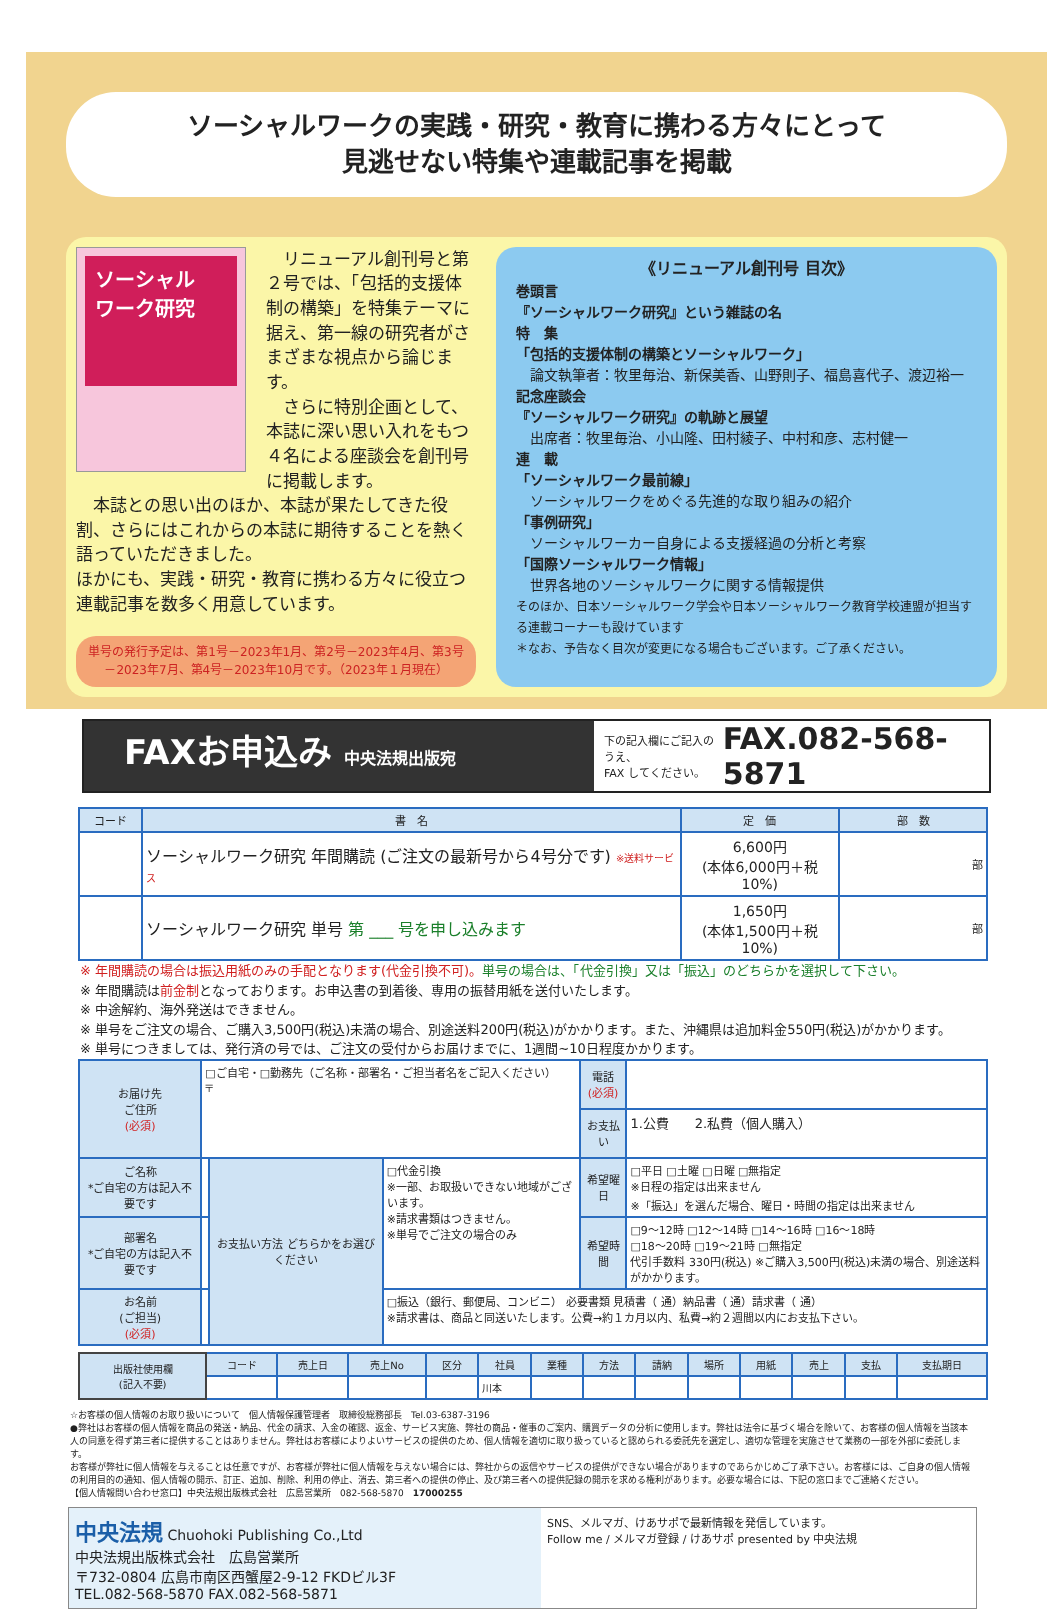ソーシャルワークの実践・研究・教育に携わる方々にとって
見逃せない特集や連載記事を掲載
ソーシャル
ワーク研究
　リニューアル創刊号と第２号では、「包括的支援体制の構築」を特集テーマに据え、第一線の研究者がさまざまな視点から論じます。
　さらに特別企画として、本誌に深い思い入れをもつ４名による座談会を創刊号に掲載します。
　本誌との思い出のほか、本誌が果たしてきた役割、さらにはこれからの本誌に期待することを熱く語っていただきました。
ほかにも、実践・研究・教育に携わる方々に役立つ連載記事を数多く用意しています。
単号の発行予定は、第1号－2023年1月、第2号－2023年4月、第3号－2023年7月、第4号－2023年10月です。（2023年１月現在）
《リニューアル創刊号 目次》
巻頭言
『ソーシャルワーク研究』という雑誌の名
特　集
「包括的支援体制の構築とソーシャルワーク」
　論文執筆者：牧里毎治、新保美香、山野則子、福島喜代子、渡辺裕一
記念座談会
『ソーシャルワーク研究』の軌跡と展望
　出席者：牧里毎治、小山隆、田村綾子、中村和彦、志村健一
連　載
「ソーシャルワーク最前線」
　ソーシャルワークをめぐる先進的な取り組みの紹介
「事例研究」
　ソーシャルワーカー自身による支援経過の分析と考察
「国際ソーシャルワーク情報」
　世界各地のソーシャルワークに関する情報提供
そのほか、日本ソーシャルワーク学会や日本ソーシャルワーク教育学校連盟が担当する連載コーナーも設けています
＊なお、予告なく目次が変更になる場合もございます。ご了承ください。
FAXお申込み 中央法規出版宛
下の記入欄にご記入のうえ、
FAX してください。 FAX.082-568-5871
| コード | 書 名 | 定 価 | 部 数 |
| --- | --- | --- | --- |
| | ソーシャルワーク研究 年間購読 (ご注文の最新号から4号分です) ※送料サービス | 6,600円 (本体6,000円＋税10%) | 部 |
| | ソーシャルワーク研究 単号 第 ___ 号を申し込みます | 1,650円 (本体1,500円＋税10%) | 部 |
※ 年間購読の場合は振込用紙のみの手配となります(代金引換不可)。単号の場合は、「代金引換」又は「振込」のどちらかを選択して下さい。
※ 年間購読は前金制となっております。お申込書の到着後、専用の振替用紙を送付いたします。
※ 中途解約、海外発送はできません。
※ 単号をご注文の場合、ご購入3,500円(税込)未満の場合、別途送料200円(税込)がかかります。また、沖縄県は追加料金550円(税込)がかかります。
※ 単号につきましては、発行済の号では、ご注文の受付からお届けまでに、1週間~10日程度かかります。
| お届け先 ご住所 (必須) | □ご自宅・□勤務先（ご名称・部署名・ご担当者名をご記入ください） 〒 | | | 電話 (必須) | |
| | | | | お支払い | 1.公費 2.私費（個人購入） |
| ご名称 *ご自宅の方は記入不要です | | お支払い方法 どちらかをお選びください | □代金引換 ※一部、お取扱いできない地域がございます。 ※請求書類はつきません。 ※単号でご注文の場合のみ | 希望曜日 | □平日 □土曜 □日曜 □無指定 ※日程の指定は出来ません ※「振込」を選んだ場合、曜日・時間の指定は出来ません |
| 部署名 *ご自宅の方は記入不要です | | | | 希望時間 | □9～12時 □12～14時 □14～16時 □16～18時 □18～20時 □19～21時 □無指定 代引手数料 330円(税込) ※ご購入3,500円(税込)未満の場合、別途送料がかかります。 |
| お名前 (ご担当) (必須) | | | □振込（銀行、郵便局、コンビニ） 必要書類 見積書（ 通）納品書（ 通）請求書（ 通） ※請求書は、商品と同送いたします。公費→約１カ月以内、私費→約２週間以内にお支払下さい。 | | |
| 出版社使用欄 (記入不要) | コード | 売上日 | 売上No | 区分 | 社員 | 業種 | 方法 | 請納 | 場所 | 用紙 | 売上 | 支払 | 支払期日 |
| --- | --- | --- | --- | --- | --- | --- | --- | --- | --- | --- | --- | --- | --- |
| | | | | | 川本 | | | | | | | | |
☆お客様の個人情報のお取り扱いについて　個人情報保護管理者　取締役総務部長　Tel.03-6387-3196
●弊社はお客様の個人情報を商品の発送・納品、代金の請求、入金の確認、返金、サービス実施、弊社の商品・催事のご案内、購買データの分析に使用します。弊社は法令に基づく場合を除いて、お客様の個人情報を当該本人の同意を得ず第三者に提供することはありません。弊社はお客様によりよいサービスの提供のため、個人情報を適切に取り扱っていると認められる委託先を選定し、適切な管理を実施させて業務の一部を外部に委託します。
お客様が弊社に個人情報を与えることは任意ですが、お客様が弊社に個人情報を与えない場合には、弊社からの返信やサービスの提供ができない場合がありますのであらかじめご了承下さい。お客様には、ご自身の個人情報の利用目的の通知、個人情報の開示、訂正、追加、削除、利用の停止、消去、第三者への提供の停止、及び第三者への提供記録の開示を求める権利があります。必要な場合には、下記の窓口までご連絡ください。
【個人情報問い合わせ窓口】中央法規出版株式会社　広島営業所　082-568-5870　17000255
中央法規 Chuohoki Publishing Co.,Ltd
中央法規出版株式会社　広島営業所
〒732-0804 広島市南区西蟹屋2-9-12 FKDビル3F
TEL.082-568-5870 FAX.082-568-5871
SNS、メルマガ、けあサポで最新情報を発信しています。
Follow me / メルマガ登録 / けあサポ presented by 中央法規